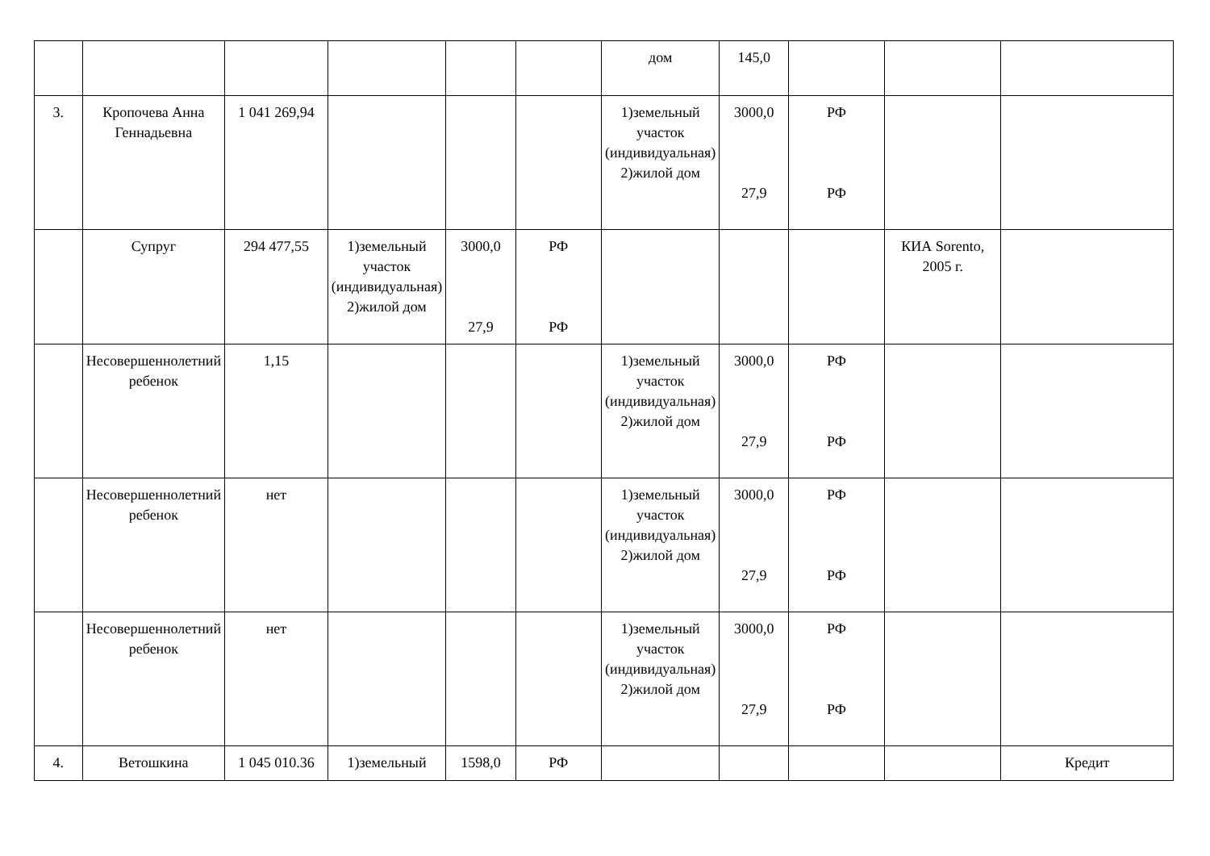| | | | | | | дом | 145,0 | | | |
| 3. | Кропочева Анна Геннадьевна | 1 041 269,94 | | | | 1)земельный участок (индивидуальная) 2)жилой дом | 3000,0 27,9 | РФ РФ | | |
| | Супруг | 294 477,55 | 1)земельный участок (индивидуальная) 2)жилой дом | 3000,0 27,9 | РФ РФ | | | | КИА Sorento, 2005 г. | |
| | Несовершеннолетний ребенок | 1,15 | | | | 1)земельный участок (индивидуальная) 2)жилой дом | 3000,0 27,9 | РФ РФ | | |
| | Несовершеннолетний ребенок | нет | | | | 1)земельный участок (индивидуальная) 2)жилой дом | 3000,0 27,9 | РФ РФ | | |
| | Несовершеннолетний ребенок | нет | | | | 1)земельный участок (индивидуальная) 2)жилой дом | 3000,0 27,9 | РФ РФ | | |
| 4. | Ветошкина | 1 045 010.36 | 1)земельный | 1598,0 | РФ | | | | | Кредит |